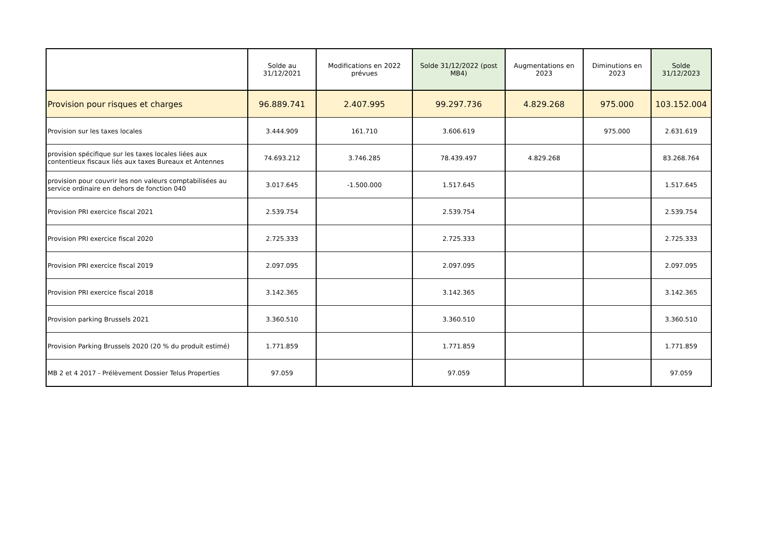| | Solde au 31/12/2021 | Modifications en 2022 prévues | Solde 31/12/2022 (post MB4) | Augmentations en 2023 | Diminutions en 2023 | Solde 31/12/2023 |
| --- | --- | --- | --- | --- | --- | --- |
| Provision pour risques et charges | 96.889.741 | 2.407.995 | 99.297.736 | 4.829.268 | 975.000 | 103.152.004 |
| Provision sur les taxes locales | 3.444.909 | 161.710 | 3.606.619 | | 975.000 | 2.631.619 |
| provision spécifique sur les taxes locales liées aux contentieux fiscaux liés aux taxes Bureaux et Antennes | 74.693.212 | 3.746.285 | 78.439.497 | 4.829.268 | | 83.268.764 |
| provision pour couvrir les non valeurs comptabilisées au service ordinaire en dehors de fonction 040 | 3.017.645 | -1.500.000 | 1.517.645 | | | 1.517.645 |
| Provision PRI exercice fiscal 2021 | 2.539.754 | | 2.539.754 | | | 2.539.754 |
| Provision PRI exercice fiscal 2020 | 2.725.333 | | 2.725.333 | | | 2.725.333 |
| Provision PRI exercice fiscal 2019 | 2.097.095 | | 2.097.095 | | | 2.097.095 |
| Provision PRI exercice fiscal 2018 | 3.142.365 | | 3.142.365 | | | 3.142.365 |
| Provision parking Brussels 2021 | 3.360.510 | | 3.360.510 | | | 3.360.510 |
| Provision Parking Brussels 2020 (20 % du produit estimé) | 1.771.859 | | 1.771.859 | | | 1.771.859 |
| MB 2 et 4 2017 - Prélèvement Dossier Telus Properties | 97.059 | | 97.059 | | | 97.059 |